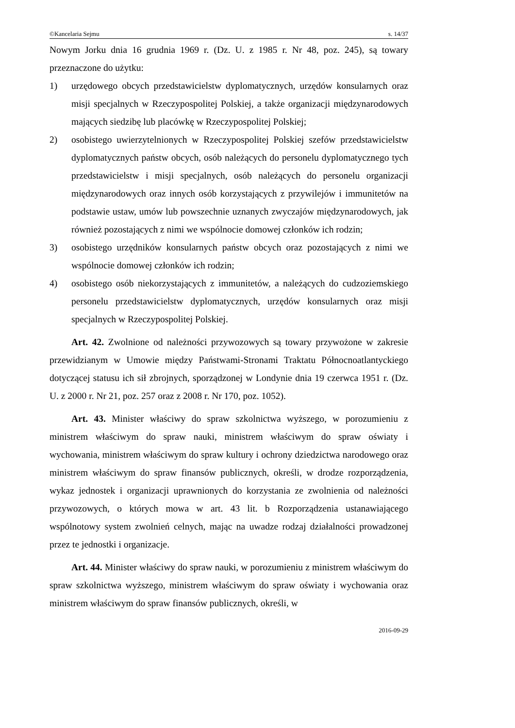©Kancelaria Sejmu s. 14/37
Nowym Jorku dnia 16 grudnia 1969 r. (Dz. U. z 1985 r. Nr 48, poz. 245), są towary przeznaczone do użytku:
1) urzędowego obcych przedstawicielstw dyplomatycznych, urzędów konsularnych oraz misji specjalnych w Rzeczypospolitej Polskiej, a także organizacji międzynarodowych mających siedzibę lub placówkę w Rzeczypospolitej Polskiej;
2) osobistego uwierzytelnionych w Rzeczypospolitej Polskiej szefów przedstawicielstw dyplomatycznych państw obcych, osób należących do personelu dyplomatycznego tych przedstawicielstw i misji specjalnych, osób należących do personelu organizacji międzynarodowych oraz innych osób korzystających z przywilejów i immunitetów na podstawie ustaw, umów lub powszechnie uznanych zwyczajów międzynarodowych, jak również pozostających z nimi we wspólnocie domowej członków ich rodzin;
3) osobistego urzędników konsularnych państw obcych oraz pozostających z nimi we wspólnocie domowej członków ich rodzin;
4) osobistego osób niekorzystających z immunitetów, a należących do cudzoziemskiego personelu przedstawicielstw dyplomatycznych, urzędów konsularnych oraz misji specjalnych w Rzeczypospolitej Polskiej.
Art. 42. Zwolnione od należności przywozowych są towary przywożone w zakresie przewidzianym w Umowie między Państwami-Stronami Traktatu Północnoatlantyckiego dotyczącej statusu ich sił zbrojnych, sporządzonej w Londynie dnia 19 czerwca 1951 r. (Dz. U. z 2000 r. Nr 21, poz. 257 oraz z 2008 r. Nr 170, poz. 1052).
Art. 43. Minister właściwy do spraw szkolnictwa wyższego, w porozumieniu z ministrem właściwym do spraw nauki, ministrem właściwym do spraw oświaty i wychowania, ministrem właściwym do spraw kultury i ochrony dziedzictwa narodowego oraz ministrem właściwym do spraw finansów publicznych, określi, w drodze rozporządzenia, wykaz jednostek i organizacji uprawnionych do korzystania ze zwolnienia od należności przywozowych, o których mowa w art. 43 lit. b Rozporządzenia ustanawiającego wspólnotowy system zwolnień celnych, mając na uwadze rodzaj działalności prowadzonej przez te jednostki i organizacje.
Art. 44. Minister właściwy do spraw nauki, w porozumieniu z ministrem właściwym do spraw szkolnictwa wyższego, ministrem właściwym do spraw oświaty i wychowania oraz ministrem właściwym do spraw finansów publicznych, określi, w
2016-09-29